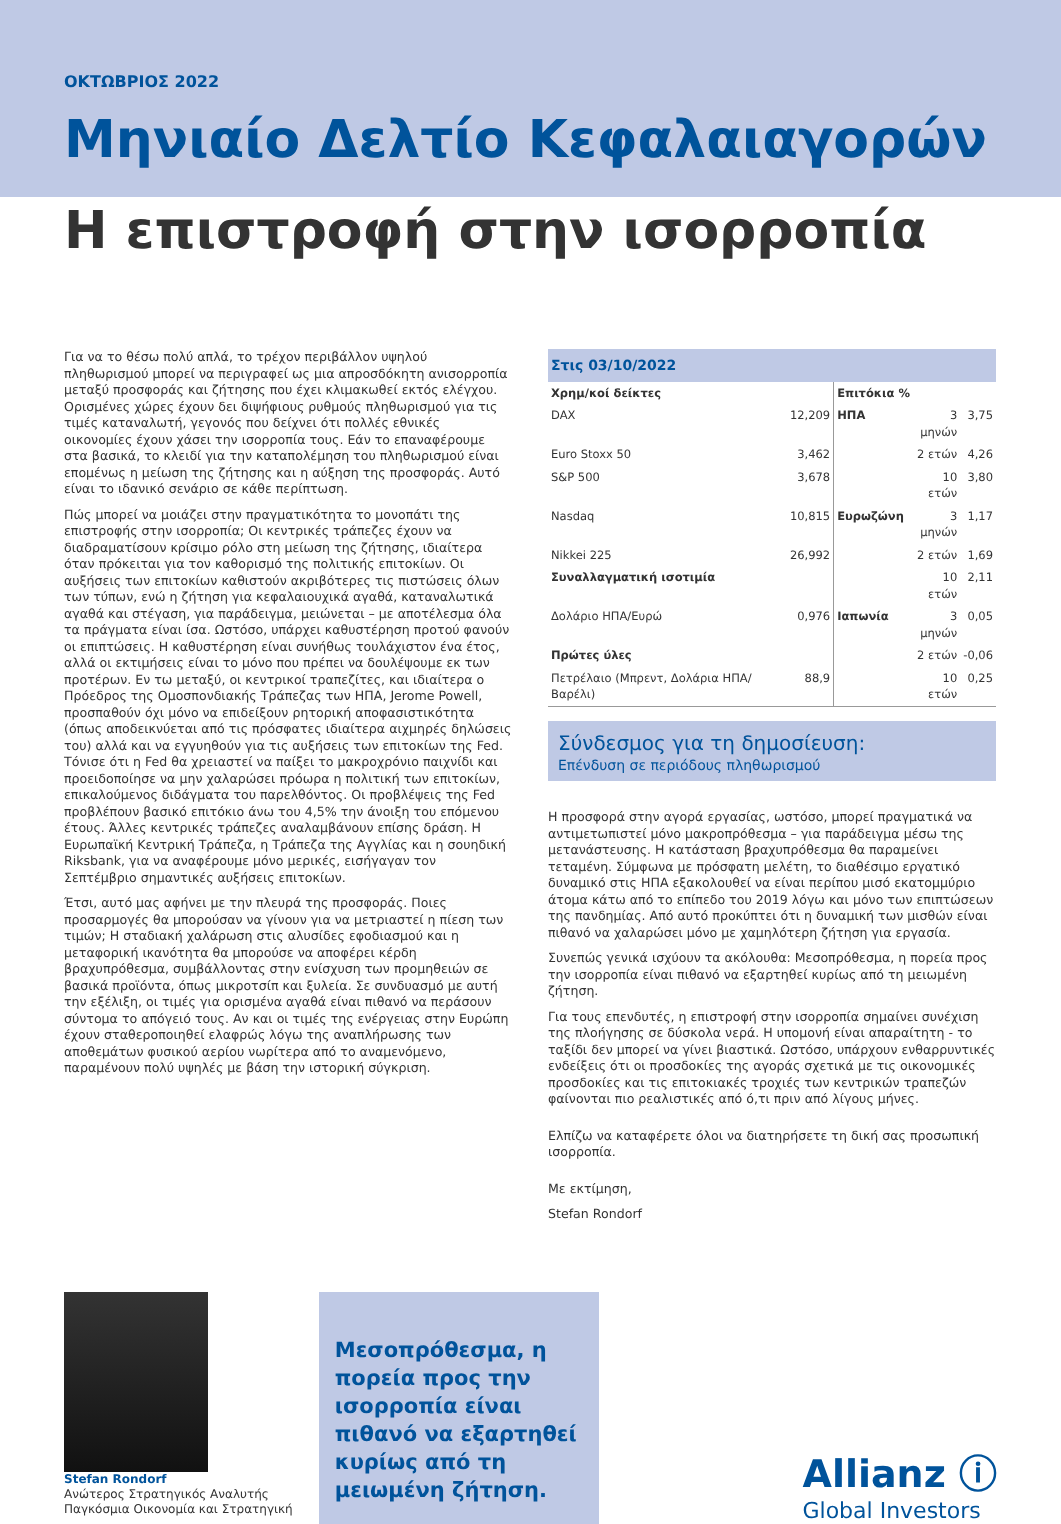ΟΚΤΩΒΡΙΟΣ 2022
Μηνιαίο Δελτίο Κεφαλαιαγορών
Η επιστροφή στην ισορροπία
Για να το θέσω πολύ απλά, το τρέχον περιβάλλον υψηλού πληθωρισμού μπορεί να περιγραφεί ως μια απροσδόκητη ανισορροπία μεταξύ προσφοράς και ζήτησης που έχει κλιμακωθεί εκτός ελέγχου. Ορισμένες χώρες έχουν δει διψήφιους ρυθμούς πληθωρισμού για τις τιμές καταναλωτή, γεγονός που δείχνει ότι πολλές εθνικές οικονομίες έχουν χάσει την ισορροπία τους. Εάν το επαναφέρουμε στα βασικά, το κλειδί για την καταπολέμηση του πληθωρισμού είναι επομένως η μείωση της ζήτησης και η αύξηση της προσφοράς. Αυτό είναι το ιδανικό σενάριο σε κάθε περίπτωση.
Πώς μπορεί να μοιάζει στην πραγματικότητα το μονοπάτι της επιστροφής στην ισορροπία; Οι κεντρικές τράπεζες έχουν να διαδραματίσουν κρίσιμο ρόλο στη μείωση της ζήτησης, ιδιαίτερα όταν πρόκειται για τον καθορισμό της πολιτικής επιτοκίων. Οι αυξήσεις των επιτοκίων καθιστούν ακριβότερες τις πιστώσεις όλων των τύπων, ενώ η ζήτηση για κεφαλαιουχικά αγαθά, καταναλωτικά αγαθά και στέγαση, για παράδειγμα, μειώνεται – με αποτέλεσμα όλα τα πράγματα είναι ίσα. Ωστόσο, υπάρχει καθυστέρηση προτού φανούν οι επιπτώσεις. Η καθυστέρηση είναι συνήθως τουλάχιστον ένα έτος, αλλά οι εκτιμήσεις είναι το μόνο που πρέπει να δουλέψουμε εκ των προτέρων. Εν τω μεταξύ, οι κεντρικοί τραπεζίτες, και ιδιαίτερα ο Πρόεδρος της Ομοσπονδιακής Τράπεζας των ΗΠΑ, Jerome Powell, προσπαθούν όχι μόνο να επιδείξουν ρητορική αποφασιστικότητα (όπως αποδεικνύεται από τις πρόσφατες ιδιαίτερα αιχμηρές δηλώσεις του) αλλά και να εγγυηθούν για τις αυξήσεις των επιτοκίων της Fed. Τόνισε ότι η Fed θα χρειαστεί να παίξει το μακροχρόνιο παιχνίδι και προειδοποίησε να μην χαλαρώσει πρόωρα η πολιτική των επιτοκίων, επικαλούμενος διδάγματα του παρελθόντος. Οι προβλέψεις της Fed προβλέπουν βασικό επιτόκιο άνω του 4,5% την άνοιξη του επόμενου έτους. Άλλες κεντρικές τράπεζες αναλαμβάνουν επίσης δράση. Η Ευρωπαϊκή Κεντρική Τράπεζα, η Τράπεζα της Αγγλίας και η σουηδική Riksbank, για να αναφέρουμε μόνο μερικές, εισήγαγαν τον Σεπτέμβριο σημαντικές αυξήσεις επιτοκίων.
Έτσι, αυτό μας αφήνει με την πλευρά της προσφοράς. Ποιες προσαρμογές θα μπορούσαν να γίνουν για να μετριαστεί η πίεση των τιμών; Η σταδιακή χαλάρωση στις αλυσίδες εφοδιασμού και η μεταφορική ικανότητα θα μπορούσε να αποφέρει κέρδη βραχυπρόθεσμα, συμβάλλοντας στην ενίσχυση των προμηθειών σε βασικά προϊόντα, όπως μικροτσίπ και ξυλεία. Σε συνδυασμό με αυτή την εξέλιξη, οι τιμές για ορισμένα αγαθά είναι πιθανό να περάσουν σύντομα το απόγειό τους. Αν και οι τιμές της ενέργειας στην Ευρώπη έχουν σταθεροποιηθεί ελαφρώς λόγω της αναπλήρωσης των αποθεμάτων φυσικού αερίου νωρίτερα από το αναμενόμενο, παραμένουν πολύ υψηλές με βάση την ιστορική σύγκριση.
| Στις 03/10/2022 | | | | |
| Χρημ/κοί δείκτες | | Επιτόκια % | | |
| DAX | 12,209 | ΗΠΑ | 3 μηνών | 3,75 |
| Euro Stoxx 50 | 3,462 | | 2 ετών | 4,26 |
| S&P 500 | 3,678 | | 10 ετών | 3,80 |
| Nasdaq | 10,815 | Ευρωζώνη | 3 μηνών | 1,17 |
| Nikkei 225 | 26,992 | | 2 ετών | 1,69 |
| Συναλλαγματική ισοτιμία | | | 10 ετών | 2,11 |
| Δολάριο ΗΠΑ/Ευρώ | 0,976 | Ιαπωνία | 3 μηνών | 0,05 |
| Πρώτες ύλες | | | 2 ετών | -0,06 |
| Πετρέλαιο (Μπρεντ, Δολάρια ΗΠΑ/Βαρέλι) | 88,9 | | 10 ετών | 0,25 |
Σύνδεσμος για τη δημοσίευση:
Επένδυση σε περιόδους πληθωρισμού
Η προσφορά στην αγορά εργασίας, ωστόσο, μπορεί πραγματικά να αντιμετωπιστεί μόνο μακροπρόθεσμα – για παράδειγμα μέσω της μετανάστευσης. Η κατάσταση βραχυπρόθεσμα θα παραμείνει τεταμένη. Σύμφωνα με πρόσφατη μελέτη, το διαθέσιμο εργατικό δυναμικό στις ΗΠΑ εξακολουθεί να είναι περίπου μισό εκατομμύριο άτομα κάτω από το επίπεδο του 2019 λόγω και μόνο των επιπτώσεων της πανδημίας. Από αυτό προκύπτει ότι η δυναμική των μισθών είναι πιθανό να χαλαρώσει μόνο με χαμηλότερη ζήτηση για εργασία.
Συνεπώς γενικά ισχύουν τα ακόλουθα: Μεσοπρόθεσμα, η πορεία προς την ισορροπία είναι πιθανό να εξαρτηθεί κυρίως από τη μειωμένη ζήτηση.
Για τους επενδυτές, η επιστροφή στην ισορροπία σημαίνει συνέχιση της πλοήγησης σε δύσκολα νερά. Η υπομονή είναι απαραίτητη - το ταξίδι δεν μπορεί να γίνει βιαστικά. Ωστόσο, υπάρχουν ενθαρρυντικές ενδείξεις ότι οι προσδοκίες της αγοράς σχετικά με τις οικονομικές προσδοκίες και τις επιτοκιακές τροχιές των κεντρικών τραπεζών φαίνονται πιο ρεαλιστικές από ό,τι πριν από λίγους μήνες.
Ελπίζω να καταφέρετε όλοι να διατηρήσετε τη δική σας προσωπική ισορροπία.
Με εκτίμηση,
Stefan Rondorf
Stefan Rondorf
Ανώτερος Στρατηγικός Αναλυτής
Παγκόσμια Οικονομία και Στρατηγική
Μεσοπρόθεσμα, η πορεία προς την ισορροπία είναι πιθανό να εξαρτηθεί κυρίως από τη μειωμένη ζήτηση.
Allianz ⓘ
Global Investors